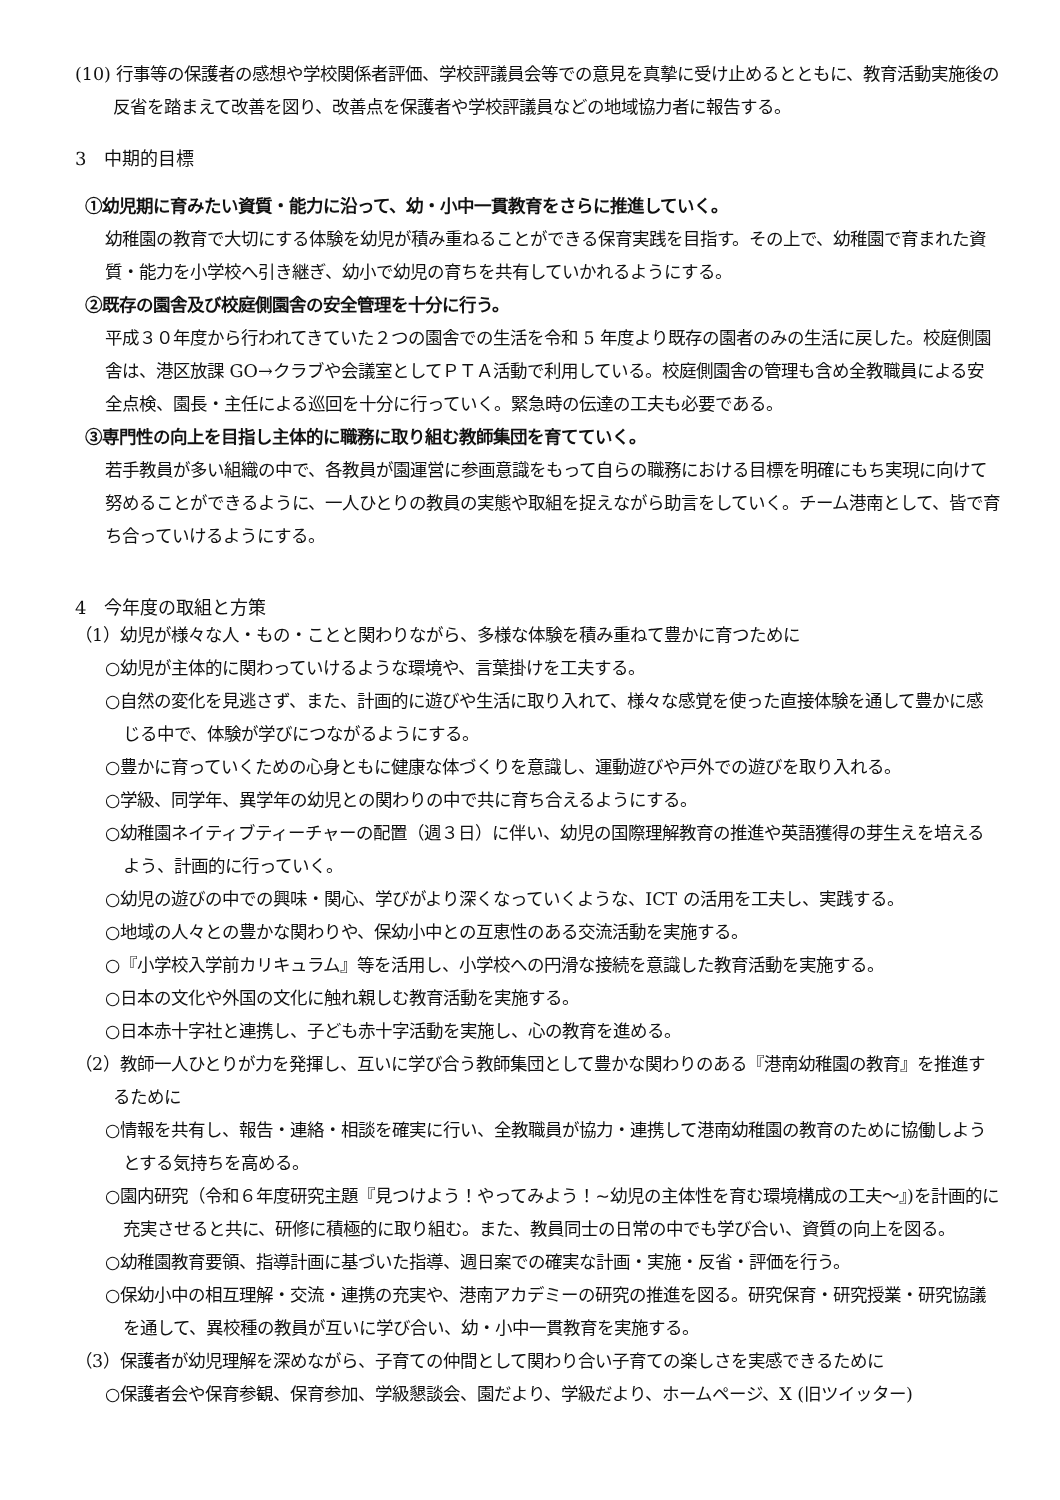(10) 行事等の保護者の感想や学校関係者評価、学校評議員会等での意見を真摯に受け止めるとともに、教育活動実施後の反省を踏まえて改善を図り、改善点を保護者や学校評議員などの地域協力者に報告する。
3　中期的目標
①幼児期に育みたい資質・能力に沿って、幼・小中一貫教育をさらに推進していく。
幼稚園の教育で大切にする体験を幼児が積み重ねることができる保育実践を目指す。その上で、幼稚園で育まれた資質・能力を小学校へ引き継ぎ、幼小で幼児の育ちを共有していかれるようにする。
②既存の園舎及び校庭側園舎の安全管理を十分に行う。
平成３０年度から行われてきていた２つの園舎での生活を令和 5 年度より既存の園者のみの生活に戻した。校庭側園舎は、港区放課 GO→クラブや会議室としてＰＴＡ活動で利用している。校庭側園舎の管理も含め全教職員による安全点検、園長・主任による巡回を十分に行っていく。緊急時の伝達の工夫も必要である。
③専門性の向上を目指し主体的に職務に取り組む教師集団を育てていく。
若手教員が多い組織の中で、各教員が園運営に参画意識をもって自らの職務における目標を明確にもち実現に向けて努めることができるように、一人ひとりの教員の実態や取組を捉えながら助言をしていく。チーム港南として、皆で育ち合っていけるようにする。
4　今年度の取組と方策
（1）幼児が様々な人・もの・ことと関わりながら、多様な体験を積み重ねて豊かに育つために
○幼児が主体的に関わっていけるような環境や、言葉掛けを工夫する。
○自然の変化を見逃さず、また、計画的に遊びや生活に取り入れて、様々な感覚を使った直接体験を通して豊かに感じる中で、体験が学びにつながるようにする。
○豊かに育っていくための心身ともに健康な体づくりを意識し、運動遊びや戸外での遊びを取り入れる。
○学級、同学年、異学年の幼児との関わりの中で共に育ち合えるようにする。
○幼稚園ネイティブティーチャーの配置（週３日）に伴い、幼児の国際理解教育の推進や英語獲得の芽生えを培えるよう、計画的に行っていく。
○幼児の遊びの中での興味・関心、学びがより深くなっていくような、ICT の活用を工夫し、実践する。
○地域の人々との豊かな関わりや、保幼小中との互恵性のある交流活動を実施する。
○『小学校入学前カリキュラム』等を活用し、小学校への円滑な接続を意識した教育活動を実施する。
○日本の文化や外国の文化に触れ親しむ教育活動を実施する。
○日本赤十字社と連携し、子ども赤十字活動を実施し、心の教育を進める。
（2）教師一人ひとりが力を発揮し、互いに学び合う教師集団として豊かな関わりのある『港南幼稚園の教育』を推進するために
○情報を共有し、報告・連絡・相談を確実に行い、全教職員が協力・連携して港南幼稚園の教育のために協働しようとする気持ちを高める。
○園内研究（令和６年度研究主題『見つけよう！やってみよう！~幼児の主体性を育む環境構成の工夫～』)を計画的に充実させると共に、研修に積極的に取り組む。また、教員同士の日常の中でも学び合い、資質の向上を図る。
○幼稚園教育要領、指導計画に基づいた指導、週日案での確実な計画・実施・反省・評価を行う。
○保幼小中の相互理解・交流・連携の充実や、港南アカデミーの研究の推進を図る。研究保育・研究授業・研究協議を通して、異校種の教員が互いに学び合い、幼・小中一貫教育を実施する。
（3）保護者が幼児理解を深めながら、子育ての仲間として関わり合い子育ての楽しさを実感できるために
○保護者会や保育参観、保育参加、学級懇談会、園だより、学級だより、ホームページ、X (旧ツイッター)